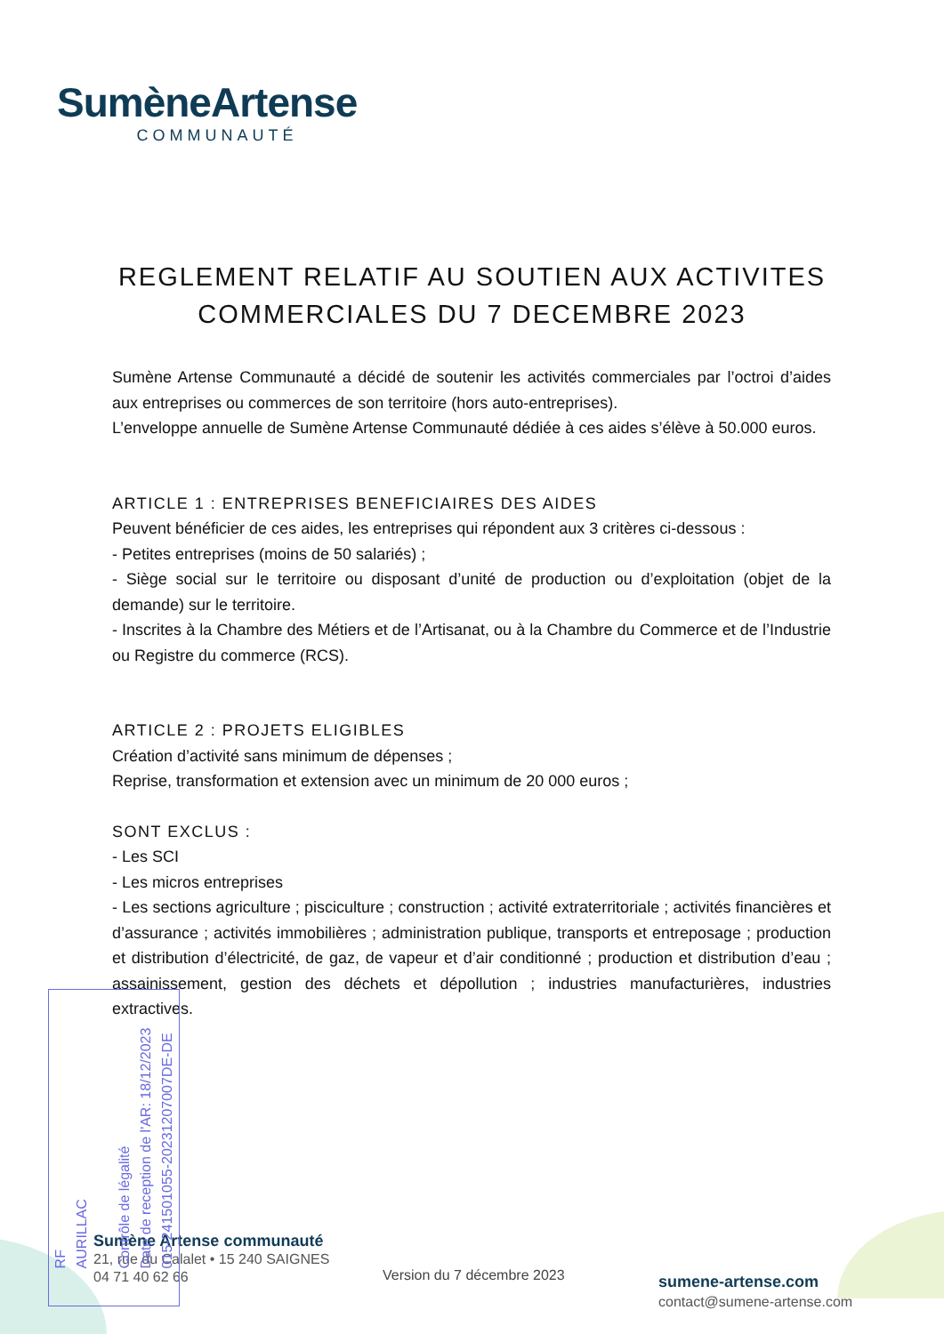SumèneArtense
COMMUNAUTÉ
REGLEMENT RELATIF AU SOUTIEN AUX ACTIVITES
COMMERCIALES DU 7 DECEMBRE 2023
Sumène Artense Communauté a décidé de soutenir les activités commerciales par l’octroi d’aides aux entreprises ou commerces de son territoire (hors auto-entreprises).
L’enveloppe annuelle de Sumène Artense Communauté dédiée à ces aides s’élève à 50.000 euros.
ARTICLE 1 : ENTREPRISES BENEFICIAIRES DES AIDES
Peuvent bénéficier de ces aides, les entreprises qui répondent aux 3 critères ci-dessous :
- Petites entreprises (moins de 50 salariés) ;
- Siège social sur le territoire ou disposant d’unité de production ou d’exploitation (objet de la demande) sur le territoire.
- Inscrites à la Chambre des Métiers et de l’Artisanat, ou à la Chambre du Commerce et de l’Industrie ou Registre du commerce (RCS).
ARTICLE 2 : PROJETS ELIGIBLES
Création d’activité sans minimum de dépenses ;
Reprise, transformation et extension avec un minimum de 20 000 euros ;
SONT EXCLUS :
- Les SCI
- Les micros entreprises
- Les sections agriculture ; pisciculture ; construction ; activité extraterritoriale ; activités financières et d’assurance ; activités immobilières ; administration publique, transports et entreposage ; production et distribution d’électricité, de gaz, de vapeur et d’air conditionné ; production et distribution d’eau ; assainissement, gestion des déchets et dépollution ; industries manufacturières, industries extractives.
Sumène Artense communauté
21, rue du Calalet • 15 240 SAIGNES
04 71 40 62 66
Version du 7 décembre 2023
sumene-artense.com
contact@sumene-artense.com
RF
AURILLAC
Contrôle de légalité
Date de reception de l'AR: 18/12/2023
015-241501055-20231207007DE-DE